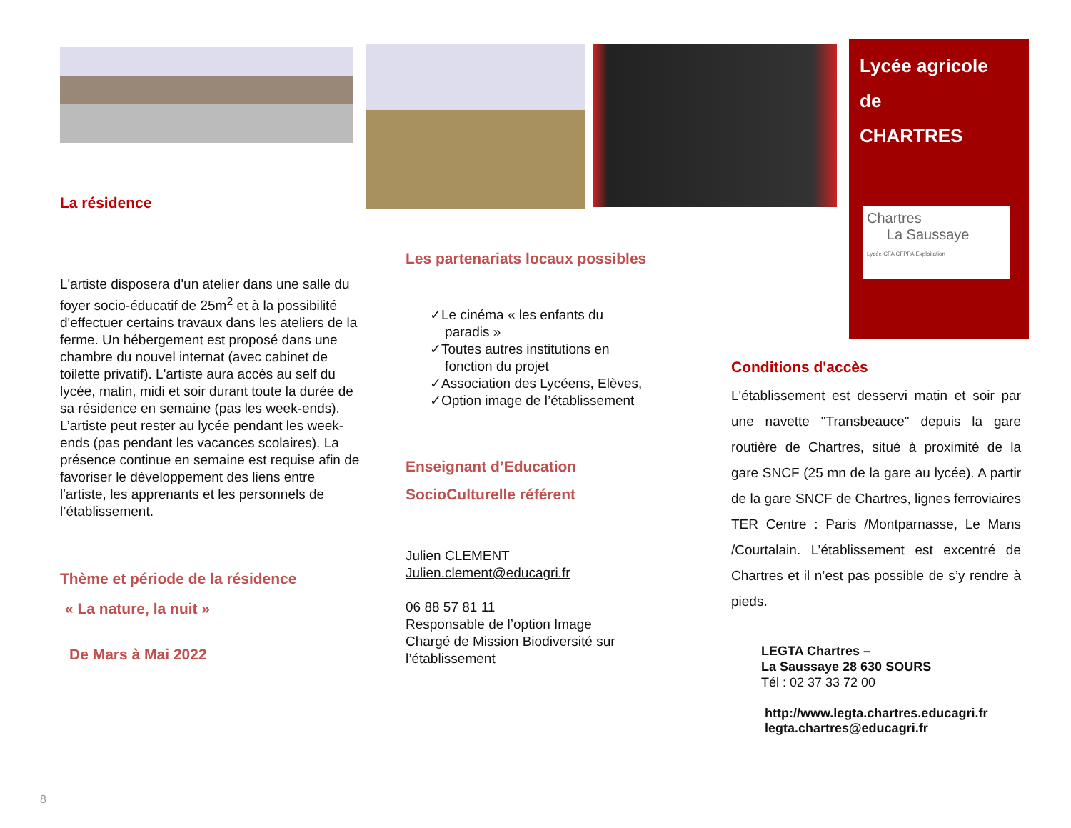La résidence
L'artiste disposera d'un atelier dans une salle du foyer socio-éducatif de 25m<sup>2</sup> et à la possibilité d'effectuer certains travaux dans les ateliers de la ferme. Un hébergement est proposé dans une chambre du nouvel internat (avec cabinet de toilette privatif). L'artiste aura accès au self du lycée, matin, midi et soir durant toute la durée de sa résidence en semaine (pas les week-ends). L’artiste peut rester au lycée pendant les week-ends (pas pendant les vacances scolaires). La présence continue en semaine est requise afin de favoriser le développement des liens entre l'artiste, les apprenants et les personnels de l’établissement.
Thème et période de la résidence
« La nature, la nuit »
De Mars à Mai 2022
Les partenariats locaux possibles
✓Le cinéma « les enfants du
paradis »
✓Toutes autres institutions en
fonction du projet
✓Association des Lycéens, Elèves,
✓Option image de l’établissement
Enseignant d’Education
SocioCulturelle référent
Julien CLEMENT
Julien.clement@educagri.fr
06 88 57 81 11
Responsable de l’option Image
Chargé de Mission Biodiversité sur l’établissement
Lycée agricole
de
CHARTRES
Chartres
La Saussaye
Lycée CFA CFPPA Exploitation
Conditions d'accès
L'établissement est desservi matin et soir par une navette "Transbeauce" depuis la gare routière de Chartres, situé à proximité de la gare SNCF (25 mn de la gare au lycée). A partir de la gare SNCF de Chartres, lignes ferroviaires TER Centre : Paris /Montparnasse, Le Mans /Courtalain. L’établissement est excentré de Chartres et il n’est pas possible de s’y rendre à pieds.
LEGTA Chartres –
La Saussaye 28 630 SOURS
Tél : 02 37 33 72 00
http://www.legta.chartres.educagri.fr
legta.chartres@educagri.fr
8